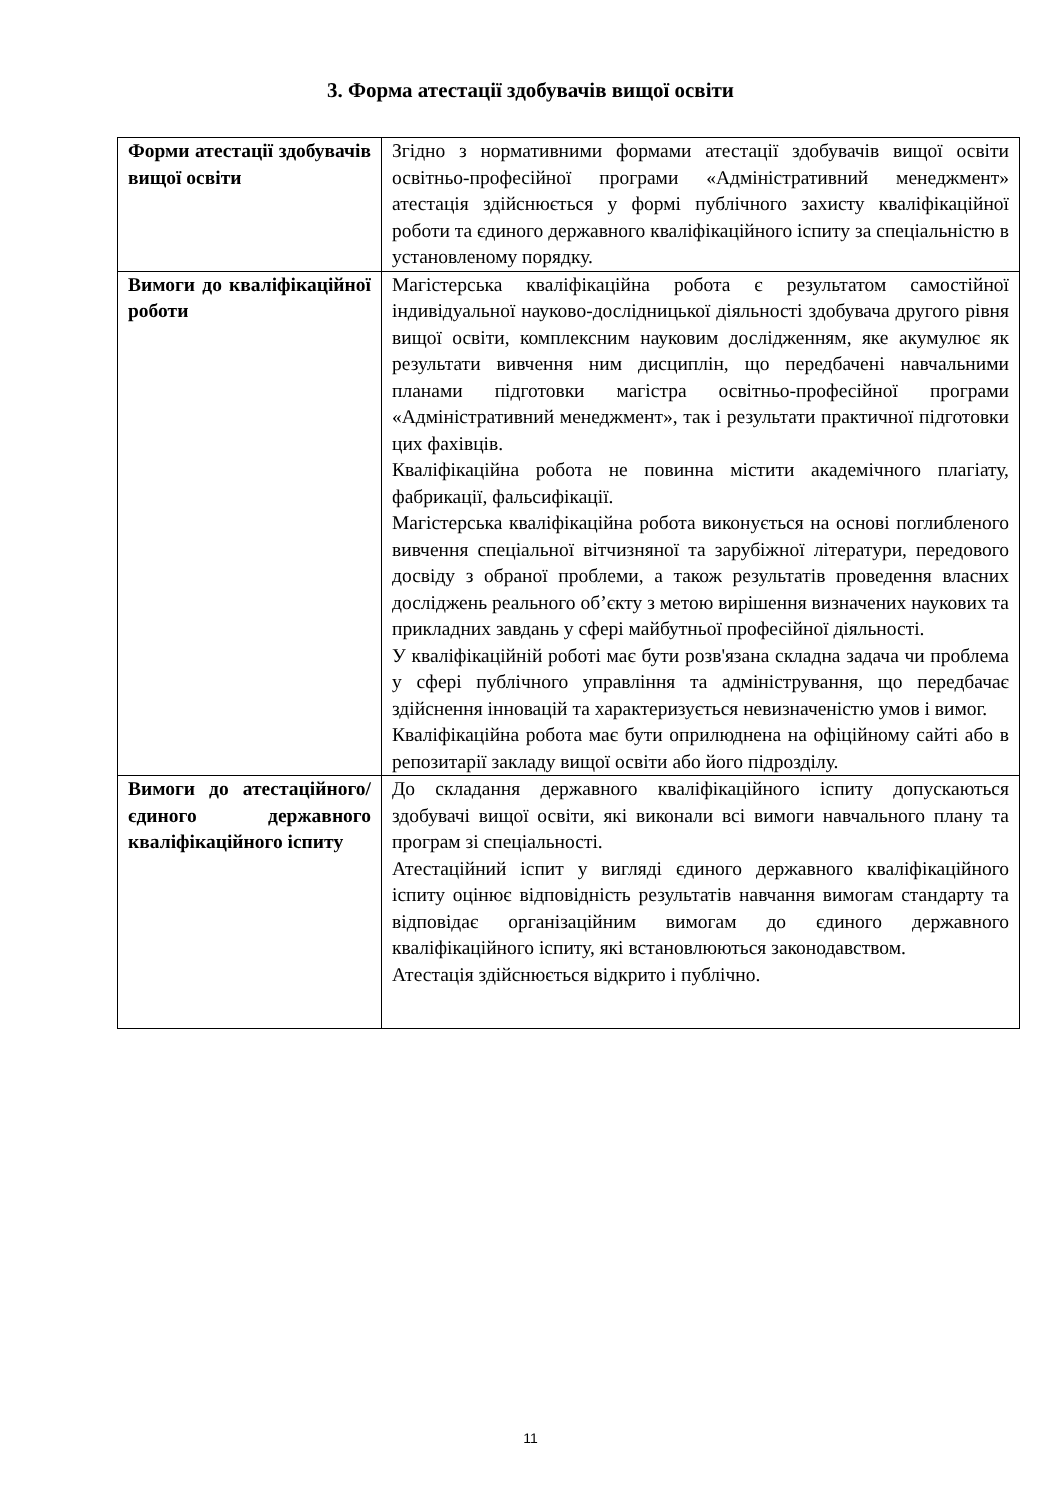3. Форма атестації здобувачів вищої освіти
| Форми атестації здобувачів вищої освіти | Згідно з нормативними формами атестації здобувачів вищої освіти освітньо-професійної програми «Адміністративний менеджмент» атестація здійснюється у формі публічного захисту кваліфікаційної роботи та єдиного державного кваліфікаційного іспиту за спеціальністю в установленому порядку. |
| Вимоги до кваліфікаційної роботи | Магістерська кваліфікаційна робота є результатом самостійної індивідуальної науково-дослідницької діяльності здобувача другого рівня вищої освіти, комплексним науковим дослідженням, яке акумулює як результати вивчення ним дисциплін, що передбачені навчальними планами підготовки магістра освітньо-професійної програми «Адміністративний менеджмент», так і результати практичної підготовки цих фахівців. Кваліфікаційна робота не повинна містити академічного плагіату, фабрикації, фальсифікації. Магістерська кваліфікаційна робота виконується на основі поглибленого вивчення спеціальної вітчизняної та зарубіжної літератури, передового досвіду з обраної проблеми, а також результатів проведення власних досліджень реального об’єкту з метою вирішення визначених наукових та прикладних завдань у сфері майбутньої професійної діяльності. У кваліфікаційній роботі має бути розв'язана складна задача чи проблема у сфері публічного управління та адміністрування, що передбачає здійснення інновацій та характеризується невизначеністю умов і вимог. Кваліфікаційна робота має бути оприлюднена на офіційному сайті або в репозитарії закладу вищої освіти або його підрозділу. |
| Вимоги до атестаційного/єдиного державного кваліфікаційного іспиту | До складання державного кваліфікаційного іспиту допускаються здобувачі вищої освіти, які виконали всі вимоги навчального плану та програм зі спеціальності. Атестаційний іспит у вигляді єдиного державного кваліфікаційного іспиту оцінює відповідність результатів навчання вимогам стандарту та відповідає організаційним вимогам до єдиного державного кваліфікаційного іспиту, які встановлюються законодавством. Атестація здійснюється відкрито і публічно. |
11